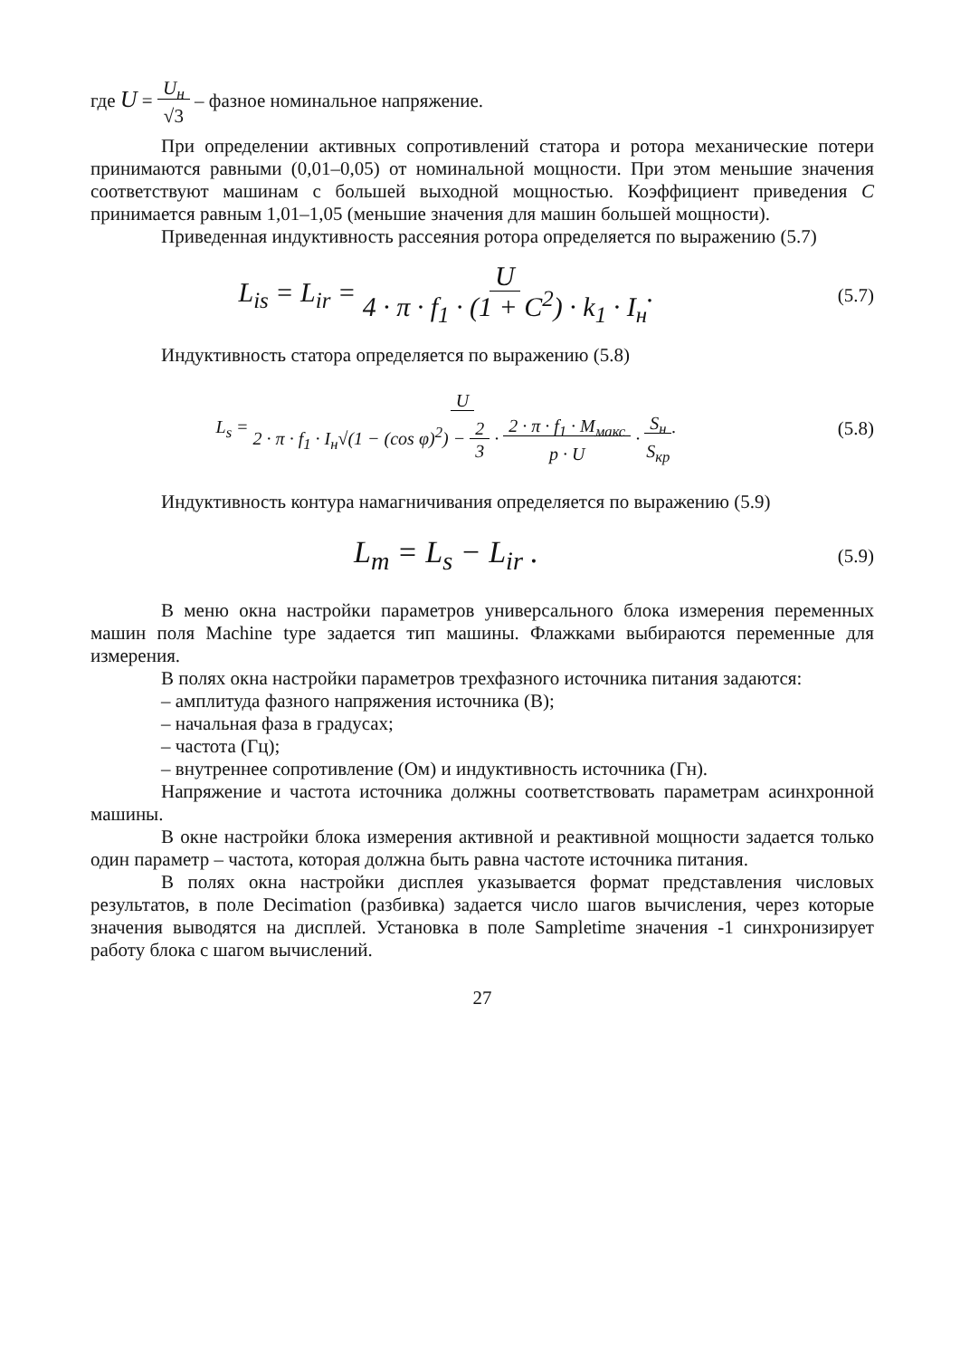где U = U<sub>н</sub>
√3 – фазное номинальное напряжение.
При определении активных сопротивлений статора и ротора механические потери принимаются равными (0,01–0,05) от номинальной мощности. При этом меньшие значения соответствуют машинам с большей выходной мощностью. Коэффициент приведения C принимается равным 1,01–1,05 (меньшие значения для машин большей мощности).
Приведенная индуктивность рассеяния ротора определяется по выражению (5.7)
L<sub>is</sub> = L<sub>ir</sub> = U
4 · π · f<sub>1</sub> · (1 + C<sup>2</sup>) · k<sub>1</sub> · I<sub>н</sub>.
(5.7)
Индуктивность статора определяется по выражению (5.8)
L<sub>s</sub> = U
2 · π · f<sub>1</sub> · I<sub>н</sub>√(1 − (cos φ)<sup>2</sup>) − 2
3 · 2 · π · f<sub>1</sub> · M<sub>макс</sub>
p · U · S<sub>н</sub>
S<sub>кр</sub>.
(5.8)
Индуктивность контура намагничивания определяется по выражению (5.9)
L<sub>m</sub> = L<sub>s</sub> − L<sub>ir</sub> .
(5.9)
В меню окна настройки параметров универсального блока измерения переменных машин поля Machine type задается тип машины. Флажками выбираются переменные для измерения.
В полях окна настройки параметров трехфазного источника питания задаются:
– амплитуда фазного напряжения источника (В);
– начальная фаза в градусах;
– частота (Гц);
– внутреннее сопротивление (Ом) и индуктивность источника (Гн).
Напряжение и частота источника должны соответствовать параметрам асинхронной машины.
В окне настройки блока измерения активной и реактивной мощности задается только один параметр – частота, которая должна быть равна частоте источника питания.
В полях окна настройки дисплея указывается формат представления числовых результатов, в поле Decimation (разбивка) задается число шагов вычисления, через которые значения выводятся на дисплей. Установка в поле Sampletime значения -1 синхронизирует работу блока с шагом вычислений.
27